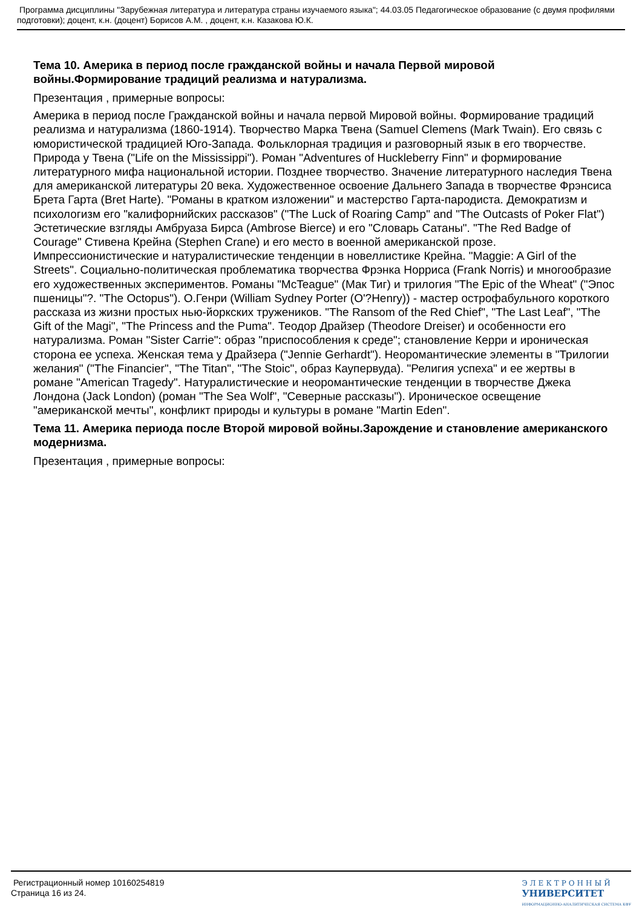Программа дисциплины "Зарубежная литература и литература страны изучаемого языка"; 44.03.05 Педагогическое образование (с двумя профилями подготовки); доцент, к.н. (доцент) Борисов А.М. , доцент, к.н. Казакова Ю.К.
Тема 10. Америка в период после гражданской войны и начала Первой мировой войны.Формирование традиций реализма и натурализма.
Презентация , примерные вопросы:
Америка в период после Гражданской войны и начала первой Мировой войны. Формирование традиций реализма и натурализма (1860-1914). Творчество Марка Твена (Samuel Clemens (Mark Twain). Его связь с юмористической традицией Юго-Запада. Фольклорная традиция и разговорный язык в его творчестве. Природа у Твена ("Life on the Mississippi"). Роман "Adventures of Huckleberry Finn" и формирование литературного мифа национальной истории. Позднее творчество. Значение литературного наследия Твена для американской литературы 20 века. Художественное освоение Дальнего Запада в творчестве Фрэнсиса Брета Гарта (Bret Harte). "Романы в кратком изложении" и мастерство Гарта-пародиста. Демократизм и психологизм его "калифорнийских рассказов" ("The Luck of Roaring Camp" and "The Outcasts of Poker Flat") Эстетические взгляды Амбруаза Бирса (Ambrose Bierce) и его "Словарь Сатаны". "The Red Badge of Courage" Стивена Крейна (Stephen Crane) и его место в военной американской прозе. Импрессионистические и натуралистические тенденции в новеллистике Крейна. "Maggie: A Girl of the Streets". Социально-политическая проблематика творчества Фрэнка Норриса (Frank Norris) и многообразие его художественных экспериментов. Романы "McTeague" (Мак Тиг) и трилогия "The Epic of the Wheat" ("Эпос пшеницы"?. "The Octopus"). О.Генри (William Sydney Porter (O'?Henry)) - мастер острофабульного короткого рассказа из жизни простых нью-йоркских тружеников. "The Ransom of the Red Chief", "The Last Leaf", "The Gift of the Magi", "The Princess and the Puma". Теодор Драйзер (Theodore Dreiser) и особенности его натурализма. Роман "Sister Carrie": образ "приспособления к среде"; становление Керри и ироническая сторона ее успеха. Женская тема у Драйзера ("Jennie Gerhardt"). Неоромантические элементы в "Трилогии желания" ("The Financier", "The Titan", "The Stoic", образ Каупервуда). "Религия успеха" и ее жертвы в романе "American Tragedy". Натуралистические и неоромантические тенденции в творчестве Джека Лондона (Jack London) (роман "The Sea Wolf", "Северные рассказы"). Ироническое освещение "американской мечты", конфликт природы и культуры в романе "Martin Eden".
Тема 11. Америка периода после Второй мировой войны.Зарождение и становление американского модернизма.
Презентация , примерные вопросы:
Регистрационный номер 10160254819
Страница 16 из 24.
ЭЛЕКТРОННЫЙ
УНИВЕРСИТЕТ
ИНФОРМАЦИОННО-АНАЛИТИЧЕСКАЯ СИСТЕМА КФУ